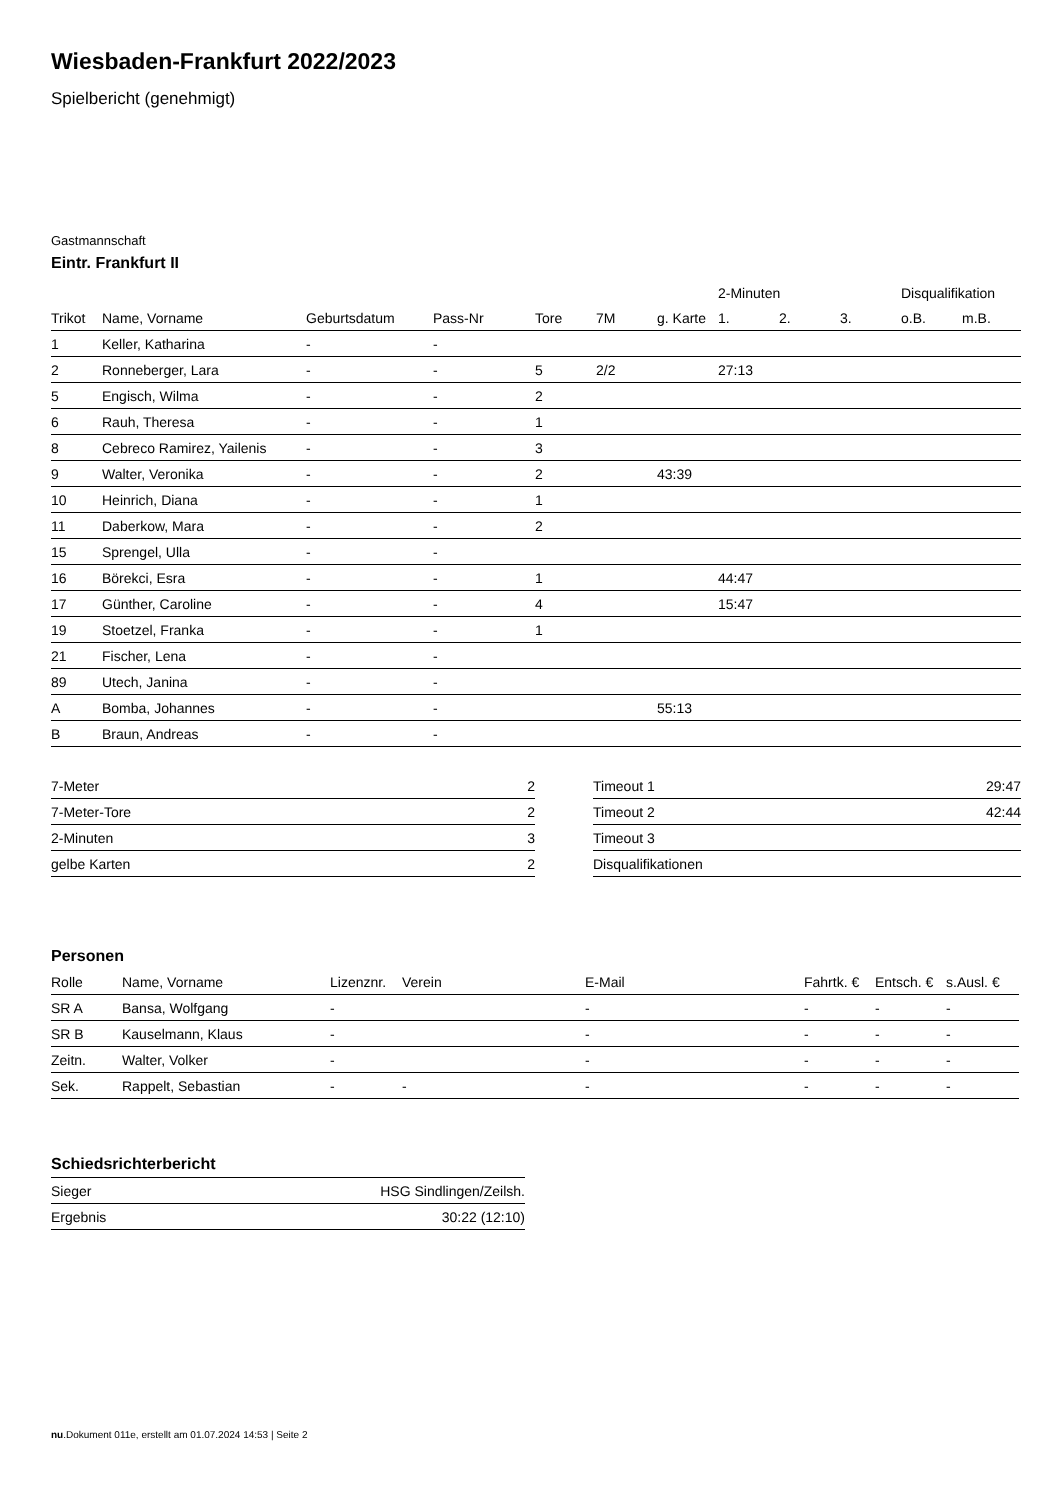Wiesbaden-Frankfurt 2022/2023
Spielbericht (genehmigt)
Gastmannschaft
Eintr. Frankfurt II
| | | | | | | | 2-Minuten | | | Disqualifikation | |
| --- | --- | --- | --- | --- | --- | --- | --- | --- | --- | --- | --- |
| Trikot | Name, Vorname | Geburtsdatum | Pass-Nr | Tore | 7M | g. Karte | 1. | 2. | 3. | o.B. | m.B. |
| 1 | Keller, Katharina | - | - | | | | | | | | |
| 2 | Ronneberger, Lara | - | - | 5 | 2/2 | | 27:13 | | | | |
| 5 | Engisch, Wilma | - | - | 2 | | | | | | | |
| 6 | Rauh, Theresa | - | - | 1 | | | | | | | |
| 8 | Cebreco Ramirez, Yailenis | - | - | 3 | | | | | | | |
| 9 | Walter, Veronika | - | - | 2 | | 43:39 | | | | | |
| 10 | Heinrich, Diana | - | - | 1 | | | | | | | |
| 11 | Daberkow, Mara | - | - | 2 | | | | | | | |
| 15 | Sprengel, Ulla | - | - | | | | | | | | |
| 16 | Börekci, Esra | - | - | 1 | | | 44:47 | | | | |
| 17 | Günther, Caroline | - | - | 4 | | | 15:47 | | | | |
| 19 | Stoetzel, Franka | - | - | 1 | | | | | | | |
| 21 | Fischer, Lena | - | - | | | | | | | | |
| 89 | Utech, Janina | - | - | | | | | | | | |
| A | Bomba, Johannes | - | - | | | 55:13 | | | | | |
| B | Braun, Andreas | - | - | | | | | | | | |
| 7-Meter | 2 |
| 7-Meter-Tore | 2 |
| 2-Minuten | 3 |
| gelbe Karten | 2 |
| Timeout 1 | 29:47 |
| Timeout 2 | 42:44 |
| Timeout 3 | |
| Disqualifikationen | |
Personen
| Rolle | Name, Vorname | Lizenznr. | Verein | E-Mail | Fahrtk. € | Entsch. € | s.Ausl. € |
| --- | --- | --- | --- | --- | --- | --- | --- |
| SR A | Bansa, Wolfgang | - | | - | - | - | - |
| SR B | Kauselmann, Klaus | - | | - | - | - | - |
| Zeitn. | Walter, Volker | - | | - | - | - | - |
| Sek. | Rappelt, Sebastian | - | - | - | - | - | - |
Schiedsrichterbericht
| Sieger | HSG Sindlingen/Zeilsh. |
| Ergebnis | 30:22 (12:10) |
nu.Dokument 011e, erstellt am 01.07.2024 14:53 | Seite 2